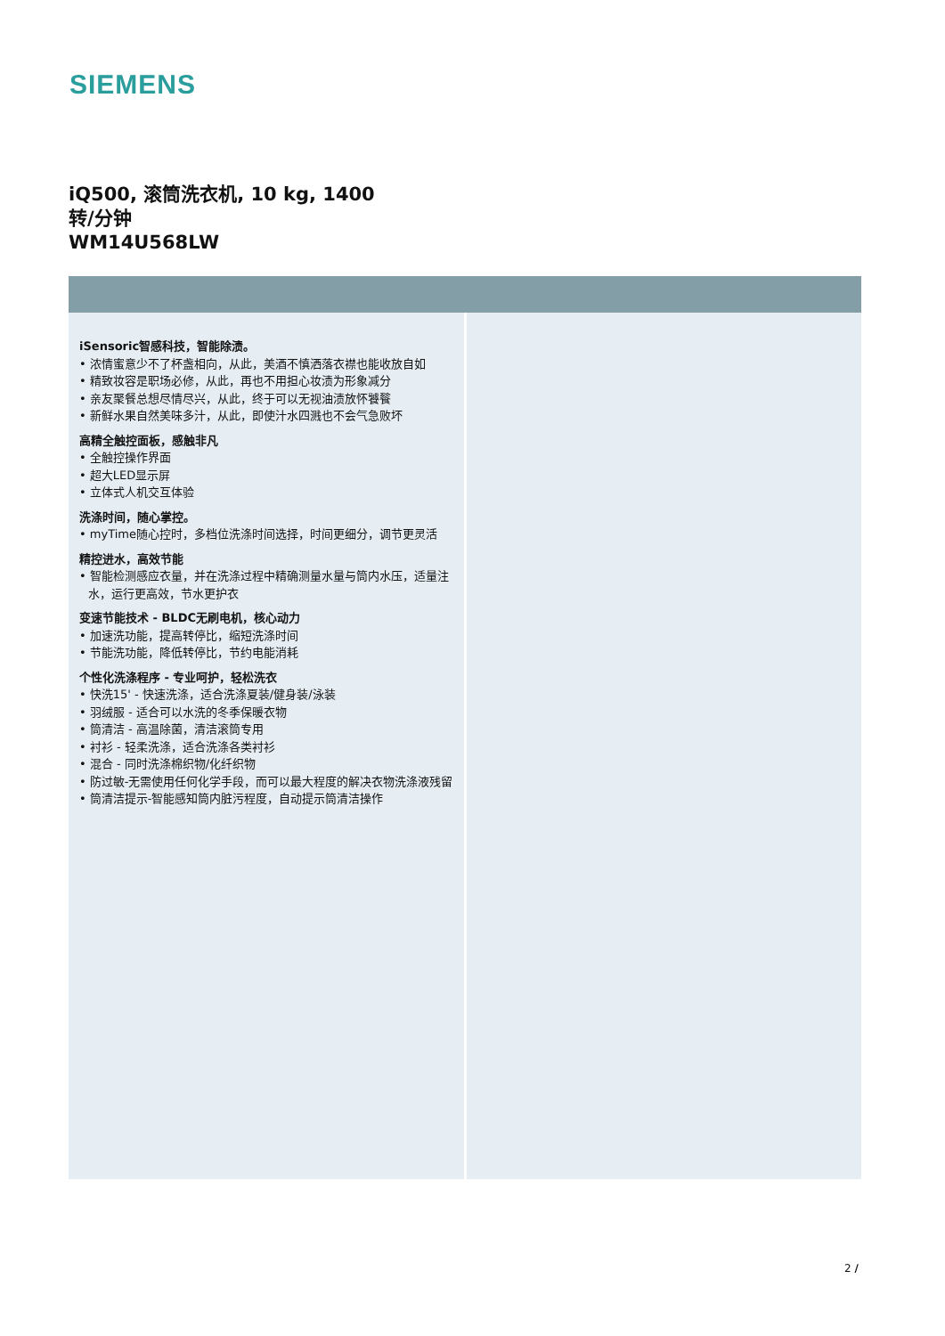SIEMENS
iQ500, 滚筒洗衣机, 10 kg, 1400
转/分钟
WM14U568LW
iSensoric智感科技，智能除渍。
• 浓情蜜意少不了杯盏相向，从此，美酒不慎洒落衣襟也能收放自如
• 精致妆容是职场必修，从此，再也不用担心妆渍为形象减分
• 亲友聚餐总想尽情尽兴，从此，终于可以无视油渍放怀饕餮
• 新鲜水果自然美味多汁，从此，即使汁水四溅也不会气急败坏
高精全触控面板，感触非凡
• 全触控操作界面
• 超大LED显示屏
• 立体式人机交互体验
洗涤时间，随心掌控。
• myTime随心控时，多档位洗涤时间选择，时间更细分，调节更灵活
精控进水，高效节能
• 智能检测感应衣量，并在洗涤过程中精确测量水量与筒内水压，适量注水，运行更高效，节水更护衣
变速节能技术 - BLDC无刷电机，核心动力
• 加速洗功能，提高转停比，缩短洗涤时间
• 节能洗功能，降低转停比，节约电能消耗
个性化洗涤程序 - 专业呵护，轻松洗衣
• 快洗15' - 快速洗涤，适合洗涤夏装/健身装/泳装
• 羽绒服 - 适合可以水洗的冬季保暖衣物
• 筒清洁 - 高温除菌，清洁滚筒专用
• 衬衫 - 轻柔洗涤，适合洗涤各类衬衫
• 混合 - 同时洗涤棉织物/化纤织物
• 防过敏-无需使用任何化学手段，而可以最大程度的解决衣物洗涤液残留
• 筒清洁提示-智能感知筒内脏污程度，自动提示筒清洁操作
2 /